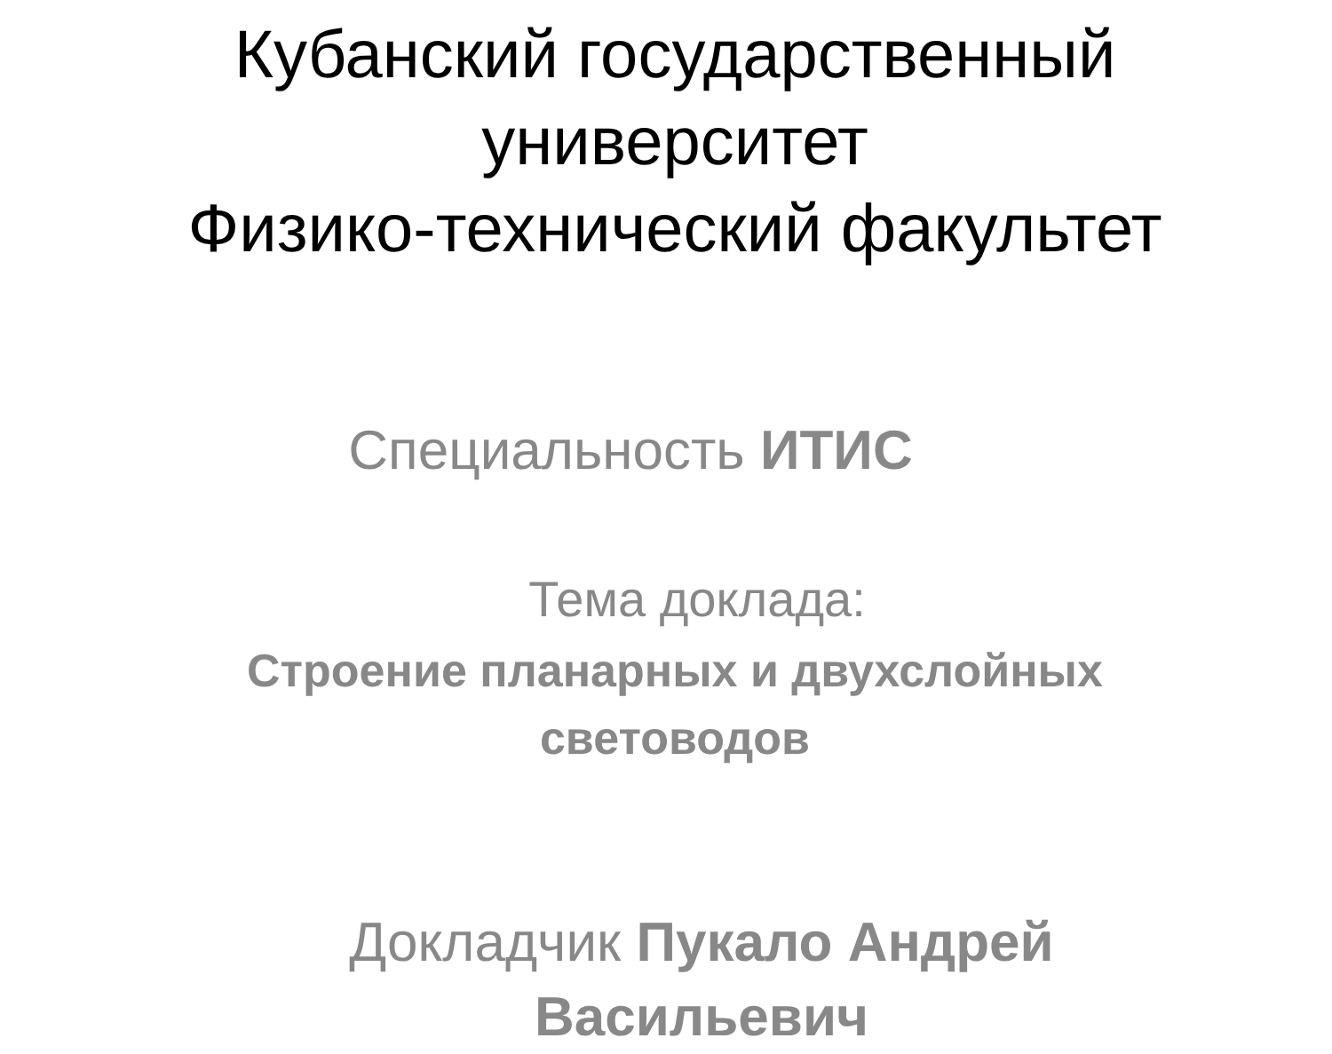Кубанский государственный
университет
Физико-технический факультет
Специальность ИТИС
Тема доклада:
Строение планарных и двухслойных
световодов
Докладчик Пукало Андрей
Васильевич